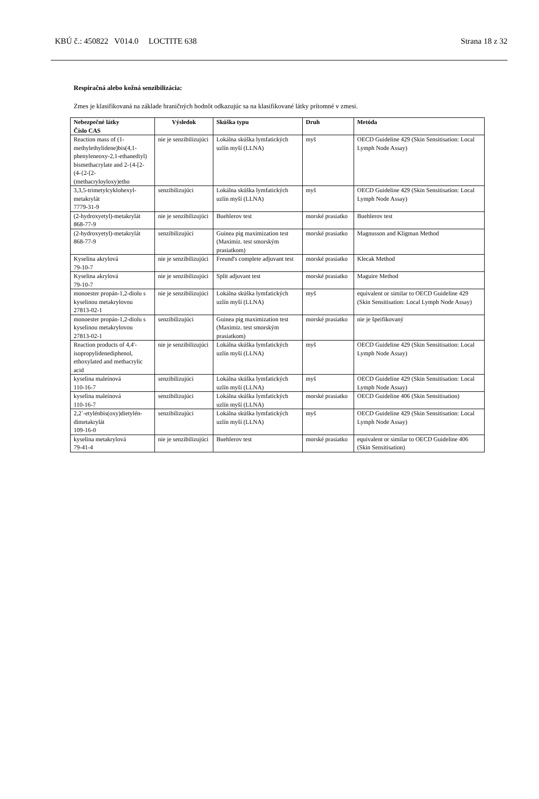KBÚ č.: 450822 V014.0 LOCTITE 638 Strana 18 z 32
Respiračná alebo kožná senzibilizácia:
Zmes je klasifikovaná na základe hraničných hodnôt odkazujúc sa na klasifikované látky prítomné v zmesi.
| Nebezpečné látky Číslo CAS | Výsledok | Skúška typu | Druh | Metóda |
| --- | --- | --- | --- | --- |
| Reaction mass of (1-methylethylidene)bis(4,1-phenyleneoxy-2,1-ethanediyl) bismethacrylate and 2-{4-[2-(4-{2-[2-(methacryloyloxy)etho | nie je senzibilizujúci | Lokálna skúška lymfatických uzlín myší (LLNA) | myš | OECD Guideline 429 (Skin Sensitisation: Local Lymph Node Assay) |
| 3,3,5-trimetylcyklohexyl-metakrylát 7779-31-9 | senzibilizujúci | Lokálna skúška lymfatických uzlín myší (LLNA) | myš | OECD Guideline 429 (Skin Sensitisation: Local Lymph Node Assay) |
| (2-hydroxyetyl)-metakrylát 868-77-9 | nie je senzibilizujúci | Buehlerov test | morské prasiatko | Buehlerov test |
| (2-hydroxyetyl)-metakrylát 868-77-9 | senzibilizujúci | Guinea pig maximization test (Maximiz. test smorským prasiatkom) | morské prasiatko | Magnusson and Kligman Method |
| Kyselina akrylová 79-10-7 | nie je senzibilizujúci | Freund's complete adjuvant test | morské prasiatko | Klecak Method |
| Kyselina akrylová 79-10-7 | nie je senzibilizujúci | Split adjuvant test | morské prasiatko | Maguire Method |
| monoester propán-1,2-diolu s kyselinou metakrylovou 27813-02-1 | nie je senzibilizujúci | Lokálna skúška lymfatických uzlín myší (LLNA) | myš | equivalent or similar to OECD Guideline 429 (Skin Sensitisation: Local Lymph Node Assay) |
| monoester propán-1,2-diolu s kyselinou metakrylovou 27813-02-1 | senzibilizujúci | Guinea pig maximization test (Maximiz. test smorským prasiatkom) | morské prasiatko | nie je špeifikovaný |
| Reaction products of 4,4'-isopropylidenediphenol, ethoxylated and methacrylic acid | nie je senzibilizujúci | Lokálna skúška lymfatických uzlín myší (LLNA) | myš | OECD Guideline 429 (Skin Sensitisation: Local Lymph Node Assay) |
| kyselina maleínová 110-16-7 | senzibilizujúci | Lokálna skúška lymfatických uzlín myší (LLNA) | myš | OECD Guideline 429 (Skin Sensitisation: Local Lymph Node Assay) |
| kyselina maleínová 110-16-7 | senzibilizujúci | Lokálna skúška lymfatických uzlín myší (LLNA) | morské prasiatko | OECD Guideline 406 (Skin Sensitisation) |
| 2,2´-etylénbis(oxy)dietylén-dimetakrylát 109-16-0 | senzibilizujúci | Lokálna skúška lymfatických uzlín myší (LLNA) | myš | OECD Guideline 429 (Skin Sensitisation: Local Lymph Node Assay) |
| kyselina metakrylová 79-41-4 | nie je senzibilizujúci | Buehlerov test | morské prasiatko | equivalent or similar to OECD Guideline 406 (Skin Sensitisation) |